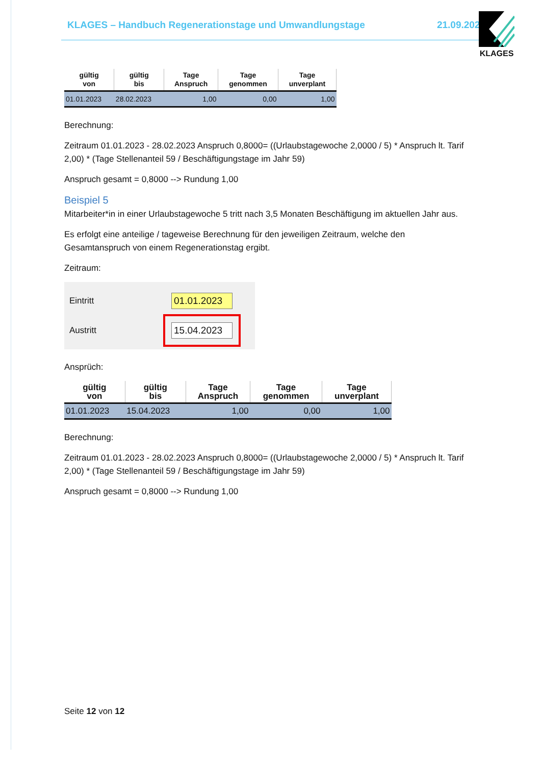KLAGES – Handbuch Regenerationstage und Umwandlungstage 21.09.2023 KLAGES
| gültig von | gültig bis | Tage Anspruch | Tage genommen | Tage unverplant |
| --- | --- | --- | --- | --- |
| 01.01.2023 | 28.02.2023 | 1,00 | 0,00 | 1,00 |
Berechnung:
Zeitraum 01.01.2023 - 28.02.2023 Anspruch 0,8000= ((Urlaubstagewoche 2,0000 / 5) * Anspruch lt. Tarif 2,00) * (Tage Stellenanteil 59 / Beschäftigungstage im Jahr 59)
Anspruch gesamt = 0,8000 --> Rundung 1,00
Beispiel 5
Mitarbeiter*in in einer Urlaubstagewoche 5 tritt nach 3,5 Monaten Beschäftigung im aktuellen Jahr aus.
Es erfolgt eine anteilige / tageweise Berechnung für den jeweiligen Zeitraum, welche den Gesamtanspruch von einem Regenerationstag ergibt.
Zeitraum:
Eintritt
01.01.2023
Austritt
15.04.2023
Ansprüch:
| gültig von | gültig bis | Tage Anspruch | Tage genommen | Tage unverplant |
| --- | --- | --- | --- | --- |
| 01.01.2023 | 15.04.2023 | 1,00 | 0,00 | 1,00 |
Berechnung:
Zeitraum 01.01.2023 - 28.02.2023 Anspruch 0,8000= ((Urlaubstagewoche 2,0000 / 5) * Anspruch lt. Tarif 2,00) * (Tage Stellenanteil 59 / Beschäftigungstage im Jahr 59)
Anspruch gesamt = 0,8000 --> Rundung 1,00
Seite 12 von 12